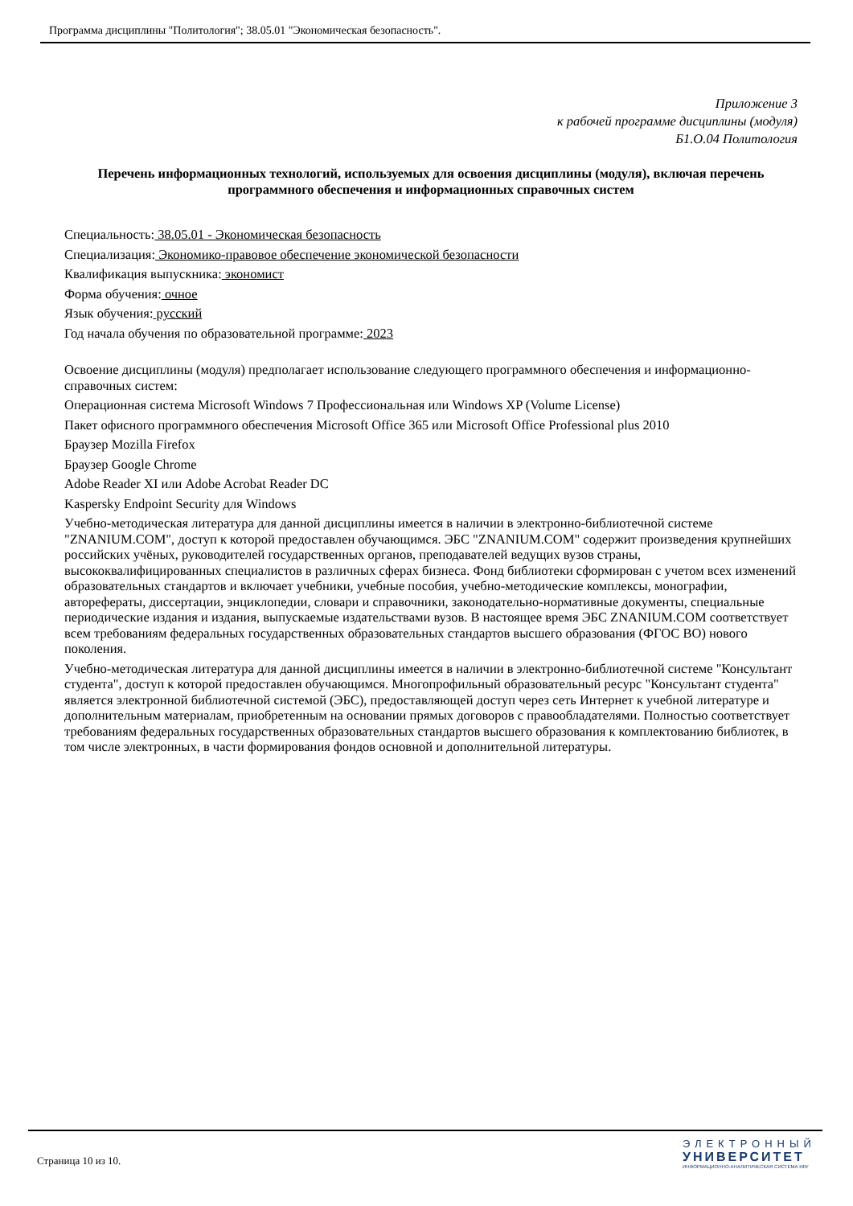Программа дисциплины "Политология"; 38.05.01 "Экономическая безопасность".
Приложение 3
к рабочей программе дисциплины (модуля)
Б1.О.04 Политология
Перечень информационных технологий, используемых для освоения дисциплины (модуля), включая перечень программного обеспечения и информационных справочных систем
Специальность: 38.05.01 - Экономическая безопасность
Специализация: Экономико-правовое обеспечение экономической безопасности
Квалификация выпускника: экономист
Форма обучения: очное
Язык обучения: русский
Год начала обучения по образовательной программе: 2023
Освоение дисциплины (модуля) предполагает использование следующего программного обеспечения и информационно-справочных систем:
Операционная система Microsoft Windows 7 Профессиональная или Windows XP (Volume License)
Пакет офисного программного обеспечения Microsoft Office 365 или Microsoft Office Professional plus 2010
Браузер Mozilla Firefox
Браузер Google Chrome
Adobe Reader XI или Adobe Acrobat Reader DC
Kaspersky Endpoint Security для Windows
Учебно-методическая литература для данной дисциплины имеется в наличии в электронно-библиотечной системе "ZNANIUM.COM", доступ к которой предоставлен обучающимся. ЭБС "ZNANIUM.COM" содержит произведения крупнейших российских учёных, руководителей государственных органов, преподавателей ведущих вузов страны, высококвалифицированных специалистов в различных сферах бизнеса. Фонд библиотеки сформирован с учетом всех изменений образовательных стандартов и включает учебники, учебные пособия, учебно-методические комплексы, монографии, авторефераты, диссертации, энциклопедии, словари и справочники, законодательно-нормативные документы, специальные периодические издания и издания, выпускаемые издательствами вузов. В настоящее время ЭБС ZNANIUM.COM соответствует всем требованиям федеральных государственных образовательных стандартов высшего образования (ФГОС ВО) нового поколения.
Учебно-методическая литература для данной дисциплины имеется в наличии в электронно-библиотечной системе "Консультант студента", доступ к которой предоставлен обучающимся. Многопрофильный образовательный ресурс "Консультант студента" является электронной библиотечной системой (ЭБС), предоставляющей доступ через сеть Интернет к учебной литературе и дополнительным материалам, приобретенным на основании прямых договоров с правообладателями. Полностью соответствует требованиям федеральных государственных образовательных стандартов высшего образования к комплектованию библиотек, в том числе электронных, в части формирования фондов основной и дополнительной литературы.
Страница 10 из 10.
ЭЛЕКТРОННЫЙ
УНИВЕРСИТЕТ
ИНФОРМАЦИОННО-АНАЛИТИЧЕСКАЯ СИСТЕМА КФУ